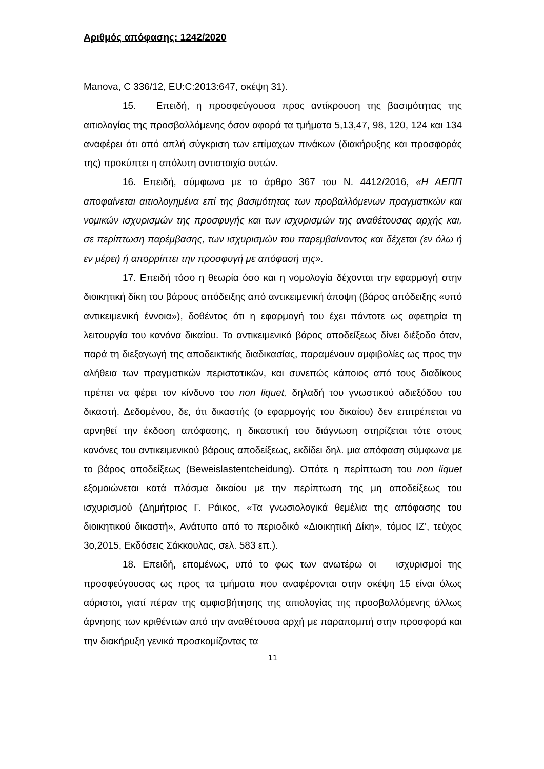Αριθμός απόφασης: 1242/2020
Manova, C 336/12, EU:C:2013:647, σκέψη 31).
15. Επειδή, η προσφεύγουσα προς αντίκρουση της βασιμότητας της αιτιολογίας της προσβαλλόμενης όσον αφορά τα τμήματα 5,13,47, 98, 120, 124 και 134 αναφέρει ότι από απλή σύγκριση των επίμαχων πινάκων (διακήρυξης και προσφοράς της) προκύπτει η απόλυτη αντιστοιχία αυτών.
16. Επειδή, σύμφωνα με το άρθρο 367 του Ν. 4412/2016, «Η ΑΕΠΠ αποφαίνεται αιτιολογημένα επί της βασιμότητας των προβαλλόμενων πραγματικών και νομικών ισχυρισμών της προσφυγής και των ισχυρισμών της αναθέτουσας αρχής και, σε περίπτωση παρέμβασης, των ισχυρισμών του παρεμβαίνοντος και δέχεται (εν όλω ή εν μέρει) ή απορρίπτει την προσφυγή με απόφασή της».
17. Επειδή τόσο η θεωρία όσο και η νομολογία δέχονται την εφαρμογή στην διοικητική δίκη του βάρους απόδειξης από αντικειμενική άποψη (βάρος απόδειξης «υπό αντικειμενική έννοια»), δοθέντος ότι η εφαρμογή του έχει πάντοτε ως αφετηρία τη λειτουργία του κανόνα δικαίου. Το αντικειμενικό βάρος αποδείξεως δίνει διέξοδο όταν, παρά τη διεξαγωγή της αποδεικτικής διαδικασίας, παραμένουν αμφιβολίες ως προς την αλήθεια των πραγματικών περιστατικών, και συνεπώς κάποιος από τους διαδίκους πρέπει να φέρει τον κίνδυνο του non liquet, δηλαδή του γνωστικού αδιεξόδου του δικαστή. Δεδομένου, δε, ότι δικαστής (ο εφαρμογής του δικαίου) δεν επιτρέπεται να αρνηθεί την έκδοση απόφασης, η δικαστική του διάγνωση στηρίζεται τότε στους κανόνες του αντικειμενικού βάρους αποδείξεως, εκδίδει δηλ. μια απόφαση σύμφωνα με το βάρος αποδείξεως (Beweislastentcheidung). Οπότε η περίπτωση του non liquet εξομοιώνεται κατά πλάσμα δικαίου με την περίπτωση της μη αποδείξεως του ισχυρισμού (Δημήτριος Γ. Ράικος, «Τα γνωσιολογικά θεμέλια της απόφασης του διοικητικού δικαστή», Ανάτυπο από το περιοδικό «Διοικητική Δίκη», τόμος ΙΖ’, τεύχος 3ο,2015, Εκδόσεις Σάκκουλας, σελ. 583 επ.).
18. Επειδή, επομένως, υπό το φως των ανωτέρω οι ισχυρισμοί της προσφεύγουσας ως προς τα τμήματα που αναφέρονται στην σκέψη 15 είναι όλως αόριστοι, γιατί πέραν της αμφισβήτησης της αιτιολογίας της προσβαλλόμενης άλλως άρνησης των κριθέντων από την αναθέτουσα αρχή με παραπομπή στην προσφορά και την διακήρυξη γενικά προσκομίζοντας τα
11